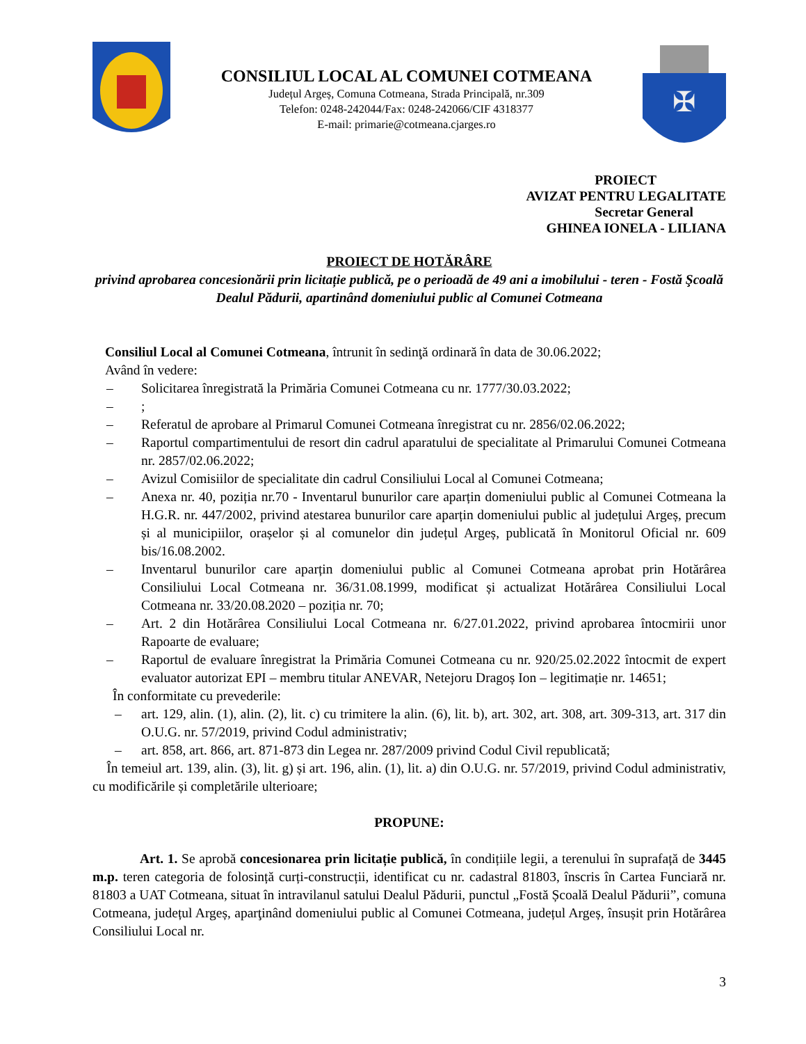CONSILIUL LOCAL AL COMUNEI COTMEANA
Județul Argeș, Comuna Cotmeana, Strada Principală, nr.309
Telefon: 0248-242044/Fax: 0248-242066/CIF 4318377
E-mail: primarie@cotmeana.cjarges.ro
✠
PROIECT
AVIZAT PENTRU LEGALITATE
Secretar General
GHINEA IONELA - LILIANA
PROIECT DE HOTĂRÂRE
privind aprobarea concesionării prin licitație publică, pe o perioadă de 49 ani a imobilului - teren - Fostă Şcoală Dealul Pădurii, apartinând domeniului public al Comunei Cotmeana
Consiliul Local al Comunei Cotmeana, întrunit în sedinţă ordinară în data de 30.06.2022;
Având în vedere:
– Solicitarea înregistrată la Primăria Comunei Cotmeana cu nr. 1777/30.03.2022;
–;
– Referatul de aprobare al Primarul Comunei Cotmeana înregistrat cu nr. 2856/02.06.2022;
– Raportul compartimentului de resort din cadrul aparatului de specialitate al Primarului Comunei Cotmeana nr. 2857/02.06.2022;
– Avizul Comisiilor de specialitate din cadrul Consiliului Local al Comunei Cotmeana;
– Anexa nr. 40, poziția nr.70 - Inventarul bunurilor care aparțin domeniului public al Comunei Cotmeana la H.G.R. nr. 447/2002, privind atestarea bunurilor care aparțin domeniului public al județului Argeș, precum și al municipiilor, orașelor și al comunelor din județul Argeș, publicată în Monitorul Oficial nr. 609 bis/16.08.2002.
– Inventarul bunurilor care aparțin domeniului public al Comunei Cotmeana aprobat prin Hotărârea Consiliului Local Cotmeana nr. 36/31.08.1999, modificat și actualizat Hotărârea Consiliului Local Cotmeana nr. 33/20.08.2020 – poziția nr. 70;
– Art. 2 din Hotărârea Consiliului Local Cotmeana nr. 6/27.01.2022, privind aprobarea întocmirii unor Rapoarte de evaluare;
– Raportul de evaluare înregistrat la Primăria Comunei Cotmeana cu nr. 920/25.02.2022 întocmit de expert evaluator autorizat EPI – membru titular ANEVAR, Netejoru Dragoș Ion – legitimație nr. 14651;
În conformitate cu prevederile:
– art. 129, alin. (1), alin. (2), lit. c) cu trimitere la alin. (6), lit. b), art. 302, art. 308, art. 309-313, art. 317 din O.U.G. nr. 57/2019, privind Codul administrativ;
– art. 858, art. 866, art. 871-873 din Legea nr. 287/2009 privind Codul Civil republicată;
În temeiul art. 139, alin. (3), lit. g) și art. 196, alin. (1), lit. a) din O.U.G. nr. 57/2019, privind Codul administrativ, cu modificările și completările ulterioare;
PROPUNE:
Art. 1. Se aprobă concesionarea prin licitație publică, în condițiile legii, a terenului în suprafață de 3445 m.p. teren categoria de folosință curți-construcții, identificat cu nr. cadastral 81803, înscris în Cartea Funciară nr. 81803 a UAT Cotmeana, situat în intravilanul satului Dealul Pădurii, punctul „Fostă Școală Dealul Pădurii”, comuna Cotmeana, județul Argeș, aparţinând domeniului public al Comunei Cotmeana, județul Argeș, însușit prin Hotărârea Consiliului Local nr.
3